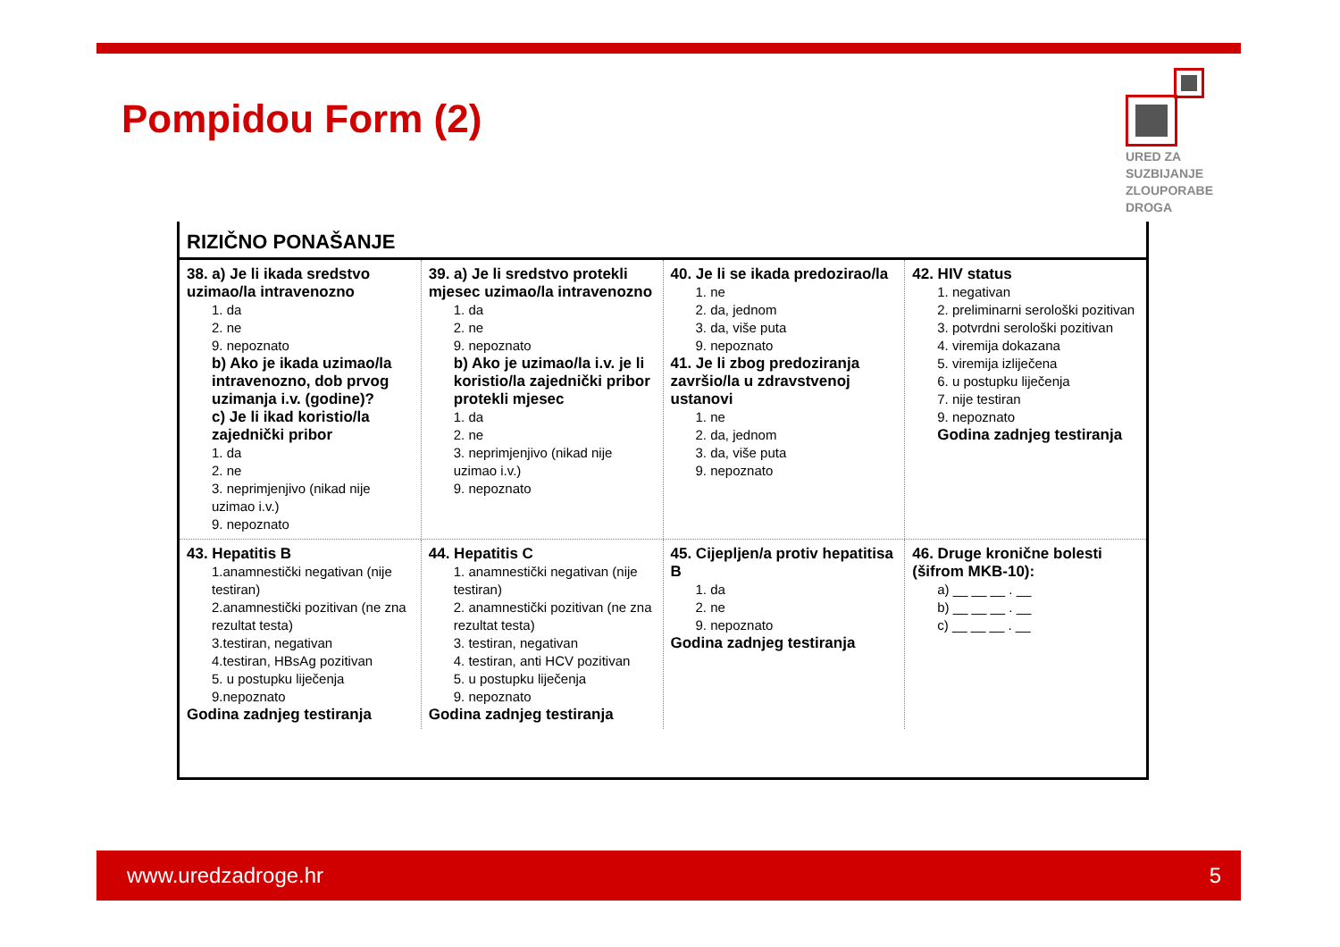Pompidou Form (2)
URED ZA
SUZBIJANJE
ZLOUPORABE
DROGA
RIZIČNO PONAŠANJE
38. a) Je li ikada sredstvo uzimao/la intravenozno
1. da
2. ne
9. nepoznato
b) Ako je ikada uzimao/la intravenozno, dob prvog uzimanja i.v. (godine)?
c) Je li ikad koristio/la zajednički pribor
1. da
2. ne
3. neprimjenjivo (nikad nije uzimao i.v.)
9. nepoznato
39. a) Je li sredstvo protekli mjesec uzimao/la intravenozno
1. da
2. ne
9. nepoznato
b) Ako je uzimao/la i.v. je li koristio/la zajednički pribor protekli mjesec
1. da
2. ne
3. neprimjenjivo (nikad nije uzimao i.v.)
9. nepoznato
40. Je li se ikada predozirao/la
1. ne
2. da, jednom
3. da, više puta
9. nepoznato
41. Je li zbog predoziranja završio/la u zdravstvenoj ustanovi
1. ne
2. da, jednom
3. da, više puta
9. nepoznato
42. HIV status
1. negativan
2. preliminarni serološki pozitivan
3. potvrdni serološki pozitivan
4. viremija dokazana
5. viremija izliječena
6. u postupku liječenja
7. nije testiran
9. nepoznato
Godina zadnjeg testiranja
43. Hepatitis B
1.anamnestički negativan (nije testiran)
2.anamnestički pozitivan (ne zna rezultat testa)
3.testiran, negativan
4.testiran, HBsAg pozitivan
5. u postupku liječenja
9.nepoznato
Godina zadnjeg testiranja
44. Hepatitis C
1. anamnestički negativan (nije testiran)
2. anamnestički pozitivan (ne zna rezultat testa)
3. testiran, negativan
4. testiran, anti HCV pozitivan
5. u postupku liječenja
9. nepoznato
Godina zadnjeg testiranja
45. Cijepljen/a protiv hepatitisa B
1. da
2. ne
9. nepoznato
Godina zadnjeg testiranja
46. Druge kronične bolesti (šifrom MKB-10):
a) __ __ __ . __
b) __ __ __ . __
c) __ __ __ . __
www.uredzadroge.hr 5